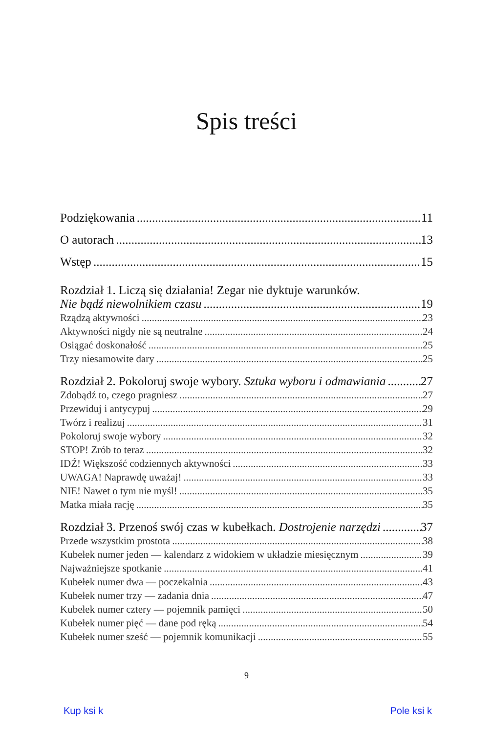Spis treści
Podziękowania 11
O autorach 13
Wstęp 15
Rozdział 1. Liczą się działania! Zegar nie dyktuje warunków.
Nie bądź niewolnikiem czasu 19
Rządzą aktywności 23
Aktywności nigdy nie są neutralne 24
Osiągać doskonałość 25
Trzy niesamowite dary 25
Rozdział 2. Pokoloruj swoje wybory. Sztuka wyboru i odmawiania 27
Zdobądź to, czego pragniesz 27
Przewiduj i antycypuj 29
Twórz i realizuj 31
Pokoloruj swoje wybory 32
STOP! Zrób to teraz 32
IDŹ! Większość codziennych aktywności 33
UWAGA! Naprawdę uważaj! 33
NIE! Nawet o tym nie myśl! 35
Matka miała rację 35
Rozdział 3. Przenoś swój czas w kubełkach. Dostrojenie narzędzi 37
Przede wszystkim prostota 38
Kubełek numer jeden — kalendarz z widokiem w układzie miesięcznym 39
Najważniejsze spotkanie 41
Kubełek numer dwa — poczekalnia 43
Kubełek numer trzy — zadania dnia 47
Kubełek numer cztery — pojemnik pamięci 50
Kubełek numer pięć — dane pod ręką 54
Kubełek numer sześć — pojemnik komunikacji 55
9
Kup ksi k Pole ksi k